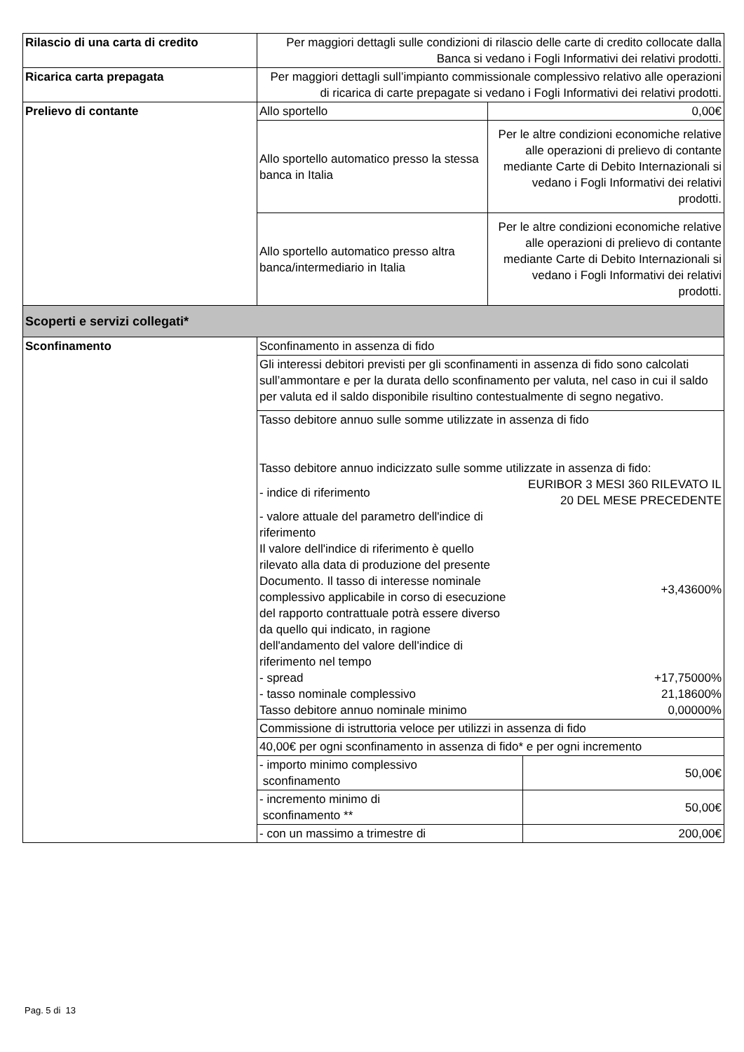| Rilascio di una carta di credito | Per maggiori dettagli sulle condizioni di rilascio delle carte di credito collocate dalla Banca si vedano i Fogli Informativi dei relativi prodotti. | | |
| Ricarica carta prepagata | Per maggiori dettagli sull’impianto commissionale complessivo relativo alle operazioni di ricarica di carte prepagate si vedano i Fogli Informativi dei relativi prodotti. | | |
| Prelievo di contante | Allo sportello | 0,00€ | |
| | Allo sportello automatico presso la stessa banca in Italia | Per le altre condizioni economiche relative alle operazioni di prelievo di contante mediante Carte di Debito Internazionali si vedano i Fogli Informativi dei relativi prodotti. | |
| | Allo sportello automatico presso altra banca/intermediario in Italia | Per le altre condizioni economiche relative alle operazioni di prelievo di contante mediante Carte di Debito Internazionali si vedano i Fogli Informativi dei relativi prodotti. | |
| Scoperti e servizi collegati* | | | |
| Sconfinamento | Sconfinamento in assenza di fido | | |
| | Gli interessi debitori previsti per gli sconfinamenti in assenza di fido sono calcolati sull’ammontare e per la durata dello sconfinamento per valuta, nel caso in cui il saldo per valuta ed il saldo disponibile risultino contestualmente di segno negativo. | | |
| | Tasso debitore annuo sulle somme utilizzate in assenza di fido Tasso debitore annuo indicizzato sulle somme utilizzate in assenza di fido: / - indice di riferimento / EURIBOR 3 MESI 360 RILEVATO IL 20 DEL MESE PRECEDENTE / / - valore attuale del parametro dell'indice di riferimento Il valore dell'indice di riferimento è quello rilevato alla data di produzione del presente Documento. Il tasso di interesse nominale complessivo applicabile in corso di esecuzione del rapporto contrattuale potrà essere diverso da quello qui indicato, in ragione dell'andamento del valore dell'indice di riferimento nel tempo / +3,43600% / / - spread / +17,75000% / / - tasso nominale complessivo / 21,18600% / / Tasso debitore annuo nominale minimo / 0,00000% / | | |
| | Commissione di istruttoria veloce per utilizzi in assenza di fido | | |
| | 40,00€ per ogni sconfinamento in assenza di fido* e per ogni incremento | | |
| | - importo minimo complessivo sconfinamento | | 50,00€ |
| | - incremento minimo di sconfinamento ** | | 50,00€ |
| | - con un massimo a trimestre di | | 200,00€ |
Pag. 5 di 13